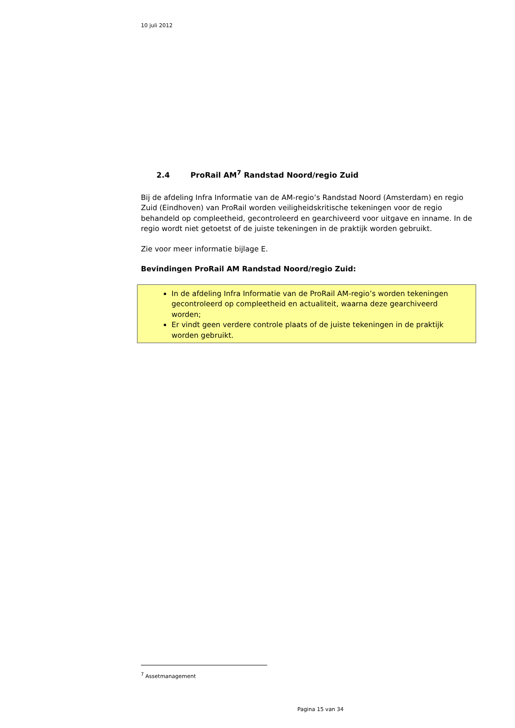10 juli 2012
2.4 ProRail AM<sup>7</sup> Randstad Noord/regio Zuid
Bij de afdeling Infra Informatie van de AM-regio’s Randstad Noord (Amsterdam) en regio Zuid (Eindhoven) van ProRail worden veiligheidskritische tekeningen voor de regio behandeld op compleetheid, gecontroleerd en gearchiveerd voor uitgave en inname. In de regio wordt niet getoetst of de juiste tekeningen in de praktijk worden gebruikt.
Zie voor meer informatie bijlage E.
Bevindingen ProRail AM Randstad Noord/regio Zuid:
In de afdeling Infra Informatie van de ProRail AM-regio’s worden tekeningen gecontroleerd op compleetheid en actualiteit, waarna deze gearchiveerd worden;
Er vindt geen verdere controle plaats of de juiste tekeningen in de praktijk worden gebruikt.
<sup>7</sup> Assetmanagement
Pagina 15 van 34